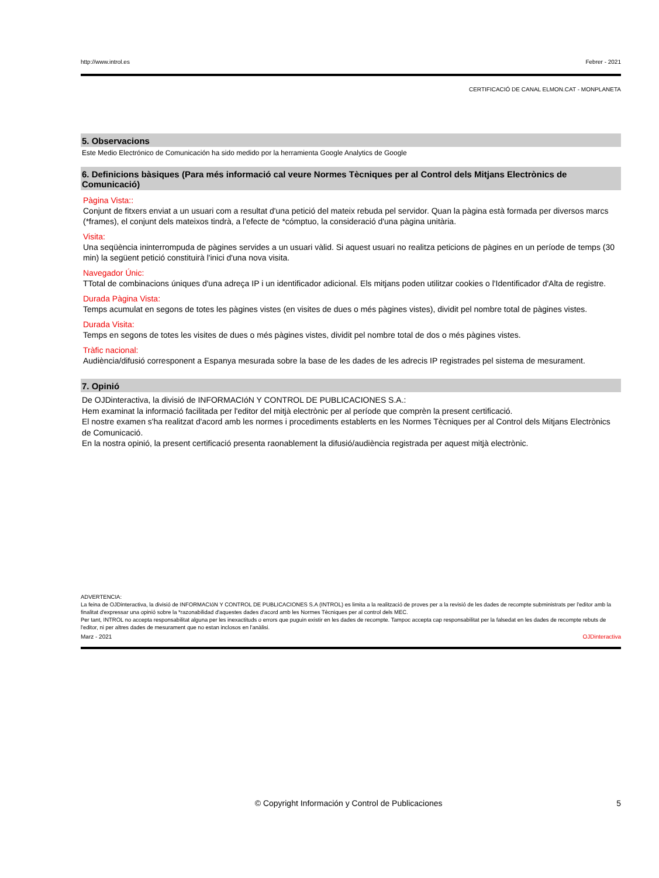http://www.introl.es Febrer - 2021
CERTIFICACIÓ DE CANAL ELMON.CAT - MONPLANETA
5. Observacions
Este Medio Electrónico de Comunicación ha sido medido por la herramienta Google Analytics de Google
6. Definicions bàsiques (Para més informació cal veure Normes Tècniques per al Control dels Mitjans Electrònics de Comunicació)
Pàgina Vista::
Conjunt de fitxers enviat a un usuari com a resultat d'una petició del mateix rebuda pel servidor. Quan la pàgina està formada per diversos marcs (*frames), el conjunt dels mateixos tindrà, a l'efecte de *cómptuo, la consideració d'una pàgina unitària.
Visita:
Una seqüència ininterrompuda de pàgines servides a un usuari vàlid. Si aquest usuari no realitza peticions de pàgines en un període de temps (30 min) la següent petició constituirà l'inici d'una nova visita.
Navegador Únic:
TTotal de combinacions úniques d'una adreça IP i un identificador adicional. Els mitjans poden utilitzar cookies o l'Identificador d'Alta de registre.
Durada Pàgina Vista:
Temps acumulat en segons de totes les pàgines vistes (en visites de dues o més pàgines vistes), dividit pel nombre total de pàgines vistes.
Durada Visita:
Temps en segons de totes les visites de dues o més pàgines vistes, dividit pel nombre total de dos o més pàgines vistes.
Tràfic nacional:
Audiència/difusió corresponent a Espanya mesurada sobre la base de les dades de les adrecis IP registrades pel sistema de mesurament.
7. Opinió
De OJDinteractiva, la divisió de INFORMACIóN Y CONTROL DE PUBLICACIONES S.A.:
Hem examinat la informació facilitada per l'editor del mitjà electrònic per al període que comprèn la present certificació.
El nostre examen s'ha realitzat d'acord amb les normes i procediments establerts en les Normes Tècniques per al Control dels Mitjans Electrònics de Comunicació.
En la nostra opinió, la present certificació presenta raonablement la difusió/audiència registrada per aquest mitjà electrònic.
ADVERTENCIA:
La feina de OJDinteractiva, la divisió de INFORMACIóN Y CONTROL DE PUBLICACIONES S.A (INTROL) es limita a la realització de proves per a la revisió de les dades de recompte subministrats per l'editor amb la finalitat d'expressar una opinió sobre la *razonabilidad d'aquestes dades d'acord amb les Normes Tècniques per al control dels MEC.
Per tant, INTROL no accepta responsabilitat alguna per les inexactituds o errors que puguin existir en les dades de recompte. Tampoc accepta cap responsabilitat per la falsedat en les dades de recompte rebuts de l'editor, ni per altres dades de mesurament que no estan inclosos en l'anàlisi.
Marz - 2021 OJDinteractiva
© Copyright Información y Control de Publicaciones 5